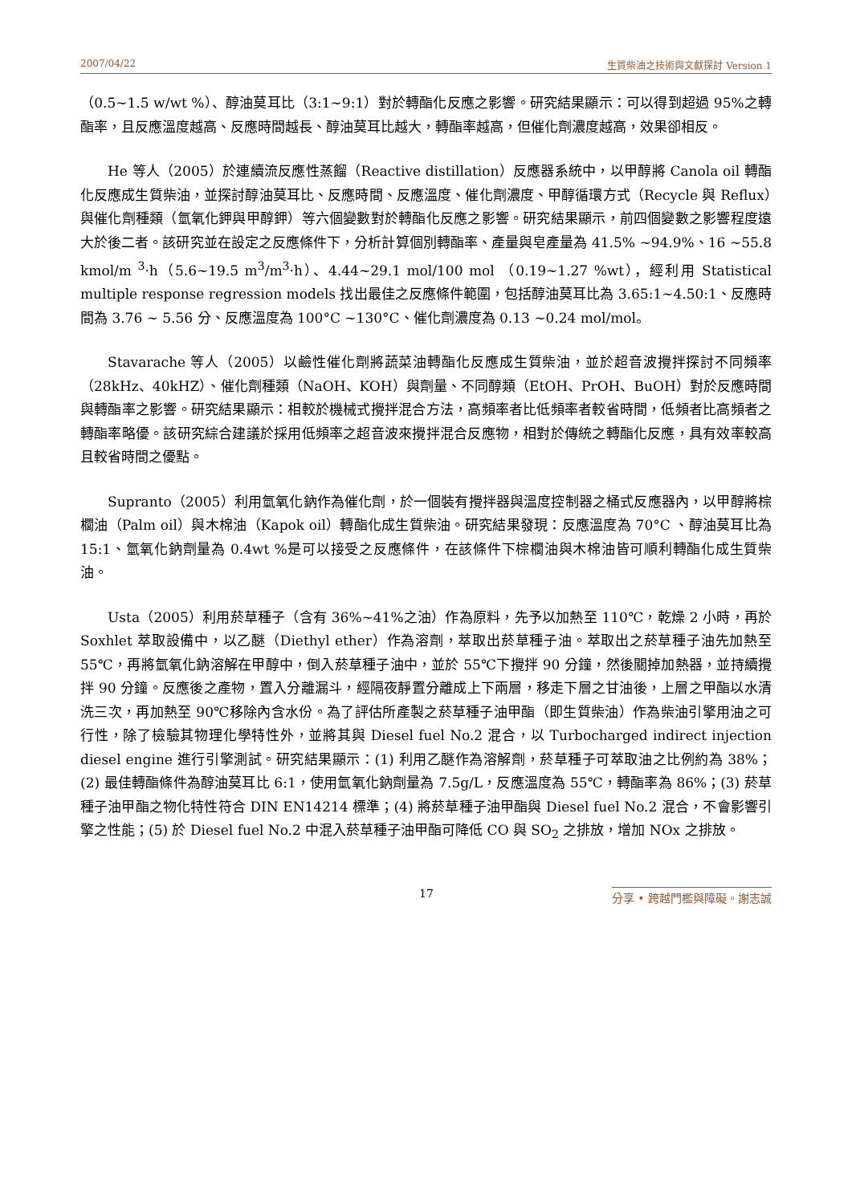2007/04/22 生質柴油之技術與文獻探討 Version 1
（0.5~1.5 w/wt %）、醇油莫耳比（3:1~9:1）對於轉酯化反應之影響。研究結果顯示：可以得到超過 95%之轉酯率，且反應溫度越高、反應時間越長、醇油莫耳比越大，轉酯率越高，但催化劑濃度越高，效果卻相反。
He 等人（2005）於連續流反應性蒸餾（Reactive distillation）反應器系統中，以甲醇將 Canola oil 轉酯化反應成生質柴油，並探討醇油莫耳比、反應時間、反應溫度、催化劑濃度、甲醇循環方式（Recycle 與 Reflux）與催化劑種類（氫氧化鉀與甲醇鉀）等六個變數對於轉酯化反應之影響。研究結果顯示，前四個變數之影響程度遠大於後二者。該研究並在設定之反應條件下，分析計算個別轉酯率、產量與皂產量為 41.5% ~94.9%、16 ~55.8 kmol/m <sup>3</sup>·h（5.6~19.5 m<sup>3</sup>/m<sup>3</sup>·h）、4.44~29.1 mol/100 mol （0.19~1.27 %wt），經利用 Statistical multiple response regression models 找出最佳之反應條件範圍，包括醇油莫耳比為 3.65:1~4.50:1、反應時間為 3.76 ~ 5.56 分、反應溫度為 100°C ~130°C、催化劑濃度為 0.13 ~0.24 mol/mol。
Stavarache 等人（2005）以鹼性催化劑將蔬菜油轉酯化反應成生質柴油，並於超音波攪拌探討不同頻率（28kHz、40kHZ）、催化劑種類（NaOH、KOH）與劑量、不同醇類（EtOH、PrOH、BuOH）對於反應時間與轉酯率之影響。研究結果顯示：相較於機械式攪拌混合方法，高頻率者比低頻率者較省時間，低頻者比高頻者之轉酯率略優。該研究綜合建議於採用低頻率之超音波來攪拌混合反應物，相對於傳統之轉酯化反應，具有效率較高且較省時間之優點。
Supranto（2005）利用氫氧化鈉作為催化劑，於一個裝有攪拌器與溫度控制器之桶式反應器內，以甲醇將棕櫚油（Palm oil）與木棉油（Kapok oil）轉酯化成生質柴油。研究結果發現：反應溫度為 70°C 、醇油莫耳比為 15:1、氫氧化鈉劑量為 0.4wt %是可以接受之反應條件，在該條件下棕櫚油與木棉油皆可順利轉酯化成生質柴油。
Usta（2005）利用菸草種子（含有 36%~41%之油）作為原料，先予以加熱至 110℃，乾燥 2 小時，再於 Soxhlet 萃取設備中，以乙醚（Diethyl ether）作為溶劑，萃取出菸草種子油。萃取出之菸草種子油先加熱至 55℃，再將氫氧化鈉溶解在甲醇中，倒入菸草種子油中，並於 55℃下攪拌 90 分鐘，然後關掉加熱器，並持續攪拌 90 分鐘。反應後之產物，置入分離漏斗，經隔夜靜置分離成上下兩層，移走下層之甘油後，上層之甲酯以水清洗三次，再加熱至 90℃移除內含水份。為了評估所產製之菸草種子油甲酯（即生質柴油）作為柴油引擎用油之可行性，除了檢驗其物理化學特性外，並將其與 Diesel fuel No.2 混合，以 Turbocharged indirect injection diesel engine 進行引擎測試。研究結果顯示：(1) 利用乙醚作為溶解劑，菸草種子可萃取油之比例約為 38%；(2) 最佳轉酯條件為醇油莫耳比 6:1，使用氫氧化鈉劑量為 7.5g/L，反應溫度為 55℃，轉酯率為 86%；(3) 菸草種子油甲酯之物化特性符合 DIN EN14214 標準；(4) 將菸草種子油甲酯與 Diesel fuel No.2 混合，不會影響引擎之性能；(5) 於 Diesel fuel No.2 中混入菸草種子油甲酯可降低 CO 與 SO<sub>2</sub> 之排放，增加 NOx 之排放。
17 分享 • 跨越門檻與障礙。謝志誠